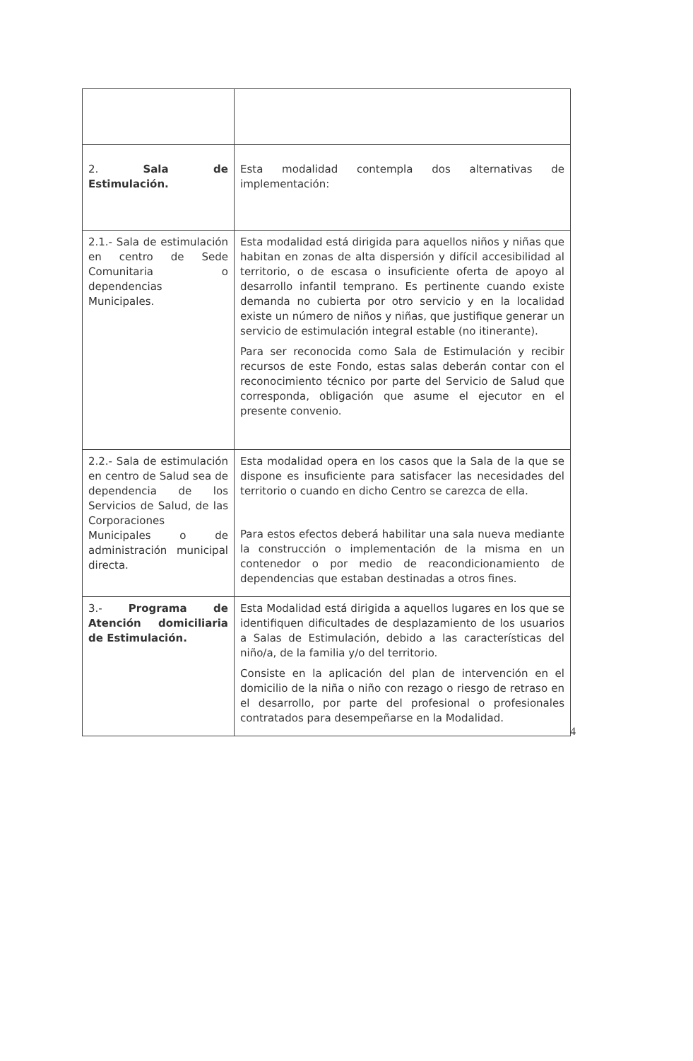| 2. Sala de Estimulación. | Esta modalidad contempla dos alternativas de implementación: |
| 2.1.- Sala de estimulación en centro de Sede Comunitaria o dependencias Municipales. | Esta modalidad está dirigida para aquellos niños y niñas que habitan en zonas de alta dispersión y difícil accesibilidad al territorio, o de escasa o insuficiente oferta de apoyo al desarrollo infantil temprano. Es pertinente cuando existe demanda no cubierta por otro servicio y en la localidad existe un número de niños y niñas, que justifique generar un servicio de estimulación integral estable (no itinerante). Para ser reconocida como Sala de Estimulación y recibir recursos de este Fondo, estas salas deberán contar con el reconocimiento técnico por parte del Servicio de Salud que corresponda, obligación que asume el ejecutor en el presente convenio. |
| 2.2.- Sala de estimulación en centro de Salud sea de dependencia de los Servicios de Salud, de las Corporaciones Municipales o de administración municipal directa. | Esta modalidad opera en los casos que la Sala de la que se dispone es insuficiente para satisfacer las necesidades del territorio o cuando en dicho Centro se carezca de ella. Para estos efectos deberá habilitar una sala nueva mediante la construcción o implementación de la misma en un contenedor o por medio de reacondicionamiento de dependencias que estaban destinadas a otros fines. |
| 3.- Programa de Atención domiciliaria de Estimulación. | Esta Modalidad está dirigida a aquellos lugares en los que se identifiquen dificultades de desplazamiento de los usuarios a Salas de Estimulación, debido a las características del niño/a, de la familia y/o del territorio. Consiste en la aplicación del plan de intervención en el domicilio de la niña o niño con rezago o riesgo de retraso en el desarrollo, por parte del profesional o profesionales contratados para desempeñarse en la Modalidad. |
4